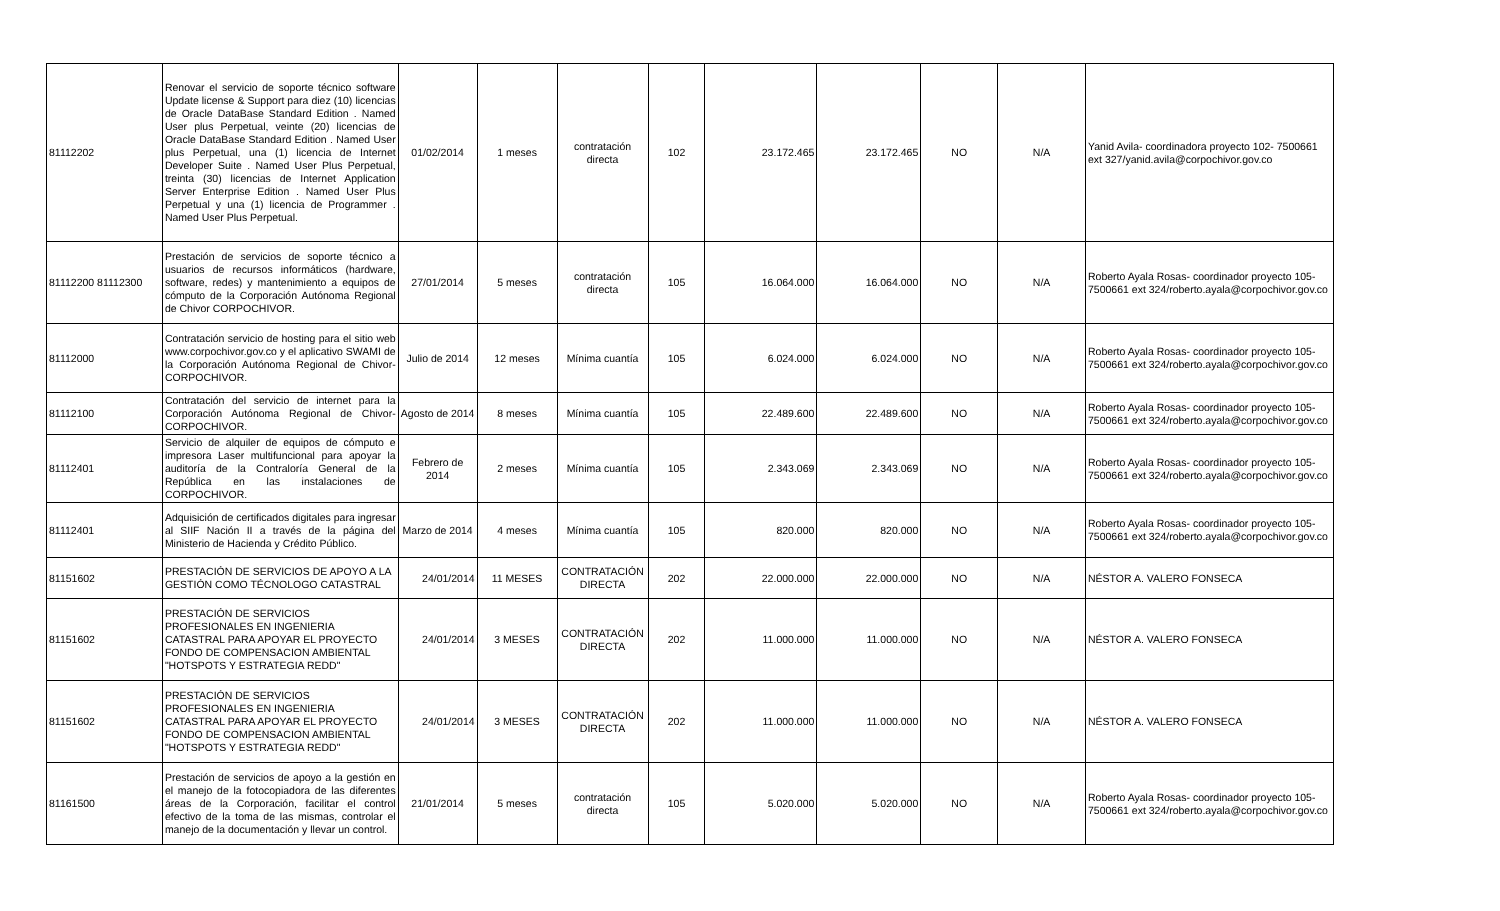| 81112202 | Renovar el servicio de soporte técnico software Update license & Support para diez (10) licencias de Oracle DataBase Standard Edition . Named User plus Perpetual, veinte (20) licencias de Oracle DataBase Standard Edition . Named User plus Perpetual, una (1) licencia de Internet Developer Suite . Named User Plus Perpetual, treinta (30) licencias de Internet Application Server Enterprise Edition . Named User Plus Perpetual y una (1) licencia de Programmer . Named User Plus Perpetual. | 01/02/2014 | 1 meses | contratación directa | 102 | 23.172.465 | 23.172.465 | NO | N/A | Yanid Avila- coordinadora proyecto 102- 7500661 ext 327/yanid.avila@corpochivor.gov.co |
| 81112200 81112300 | Prestación de servicios de soporte técnico a usuarios de recursos informáticos (hardware, software, redes) y mantenimiento a equipos de cómputo de la Corporación Autónoma Regional de Chivor CORPOCHIVOR. | 27/01/2014 | 5 meses | contratación directa | 105 | 16.064.000 | 16.064.000 | NO | N/A | Roberto Ayala Rosas- coordinador proyecto 105- 7500661 ext 324/roberto.ayala@corpochivor.gov.co |
| 81112000 | Contratación servicio de hosting para el sitio web www.corpochivor.gov.co y el aplicativo SWAMI de la Corporación Autónoma Regional de Chivor- CORPOCHIVOR. | Julio de 2014 | 12 meses | Mínima cuantía | 105 | 6.024.000 | 6.024.000 | NO | N/A | Roberto Ayala Rosas- coordinador proyecto 105- 7500661 ext 324/roberto.ayala@corpochivor.gov.co |
| 81112100 | Contratación del servicio de internet para la Corporación Autónoma Regional de Chivor- CORPOCHIVOR. | Agosto de 2014 | 8 meses | Mínima cuantía | 105 | 22.489.600 | 22.489.600 | NO | N/A | Roberto Ayala Rosas- coordinador proyecto 105- 7500661 ext 324/roberto.ayala@corpochivor.gov.co |
| 81112401 | Servicio de alquiler de equipos de cómputo e impresora Laser multifuncional para apoyar la auditoría de la Contraloría General de la República en las instalaciones de CORPOCHIVOR. | Febrero de 2014 | 2 meses | Mínima cuantía | 105 | 2.343.069 | 2.343.069 | NO | N/A | Roberto Ayala Rosas- coordinador proyecto 105- 7500661 ext 324/roberto.ayala@corpochivor.gov.co |
| 81112401 | Adquisición de certificados digitales para ingresar al SIIF Nación II a través de la página del Ministerio de Hacienda y Crédito Público. | Marzo de 2014 | 4 meses | Mínima cuantía | 105 | 820.000 | 820.000 | NO | N/A | Roberto Ayala Rosas- coordinador proyecto 105- 7500661 ext 324/roberto.ayala@corpochivor.gov.co |
| 81151602 | PRESTACIÓN DE SERVICIOS DE APOYO A LA GESTIÓN COMO TÉCNOLOGO CATASTRAL | 24/01/2014 | 11 MESES | CONTRATACIÓN DIRECTA | 202 | 22.000.000 | 22.000.000 | NO | N/A | NÉSTOR A. VALERO FONSECA |
| 81151602 | PRESTACIÓN DE SERVICIOS PROFESIONALES EN INGENIERIA CATASTRAL PARA APOYAR EL PROYECTO FONDO DE COMPENSACION AMBIENTAL "HOTSPOTS Y ESTRATEGIA REDD" | 24/01/2014 | 3 MESES | CONTRATACIÓN DIRECTA | 202 | 11.000.000 | 11.000.000 | NO | N/A | NÉSTOR A. VALERO FONSECA |
| 81151602 | PRESTACIÓN DE SERVICIOS PROFESIONALES EN INGENIERIA CATASTRAL PARA APOYAR EL PROYECTO FONDO DE COMPENSACION AMBIENTAL "HOTSPOTS Y ESTRATEGIA REDD" | 24/01/2014 | 3 MESES | CONTRATACIÓN DIRECTA | 202 | 11.000.000 | 11.000.000 | NO | N/A | NÉSTOR A. VALERO FONSECA |
| 81161500 | Prestación de servicios de apoyo a la gestión en el manejo de la fotocopiadora de las diferentes áreas de la Corporación, facilitar el control efectivo de la toma de las mismas, controlar el manejo de la documentación y llevar un control. | 21/01/2014 | 5 meses | contratación directa | 105 | 5.020.000 | 5.020.000 | NO | N/A | Roberto Ayala Rosas- coordinador proyecto 105- 7500661 ext 324/roberto.ayala@corpochivor.gov.co |